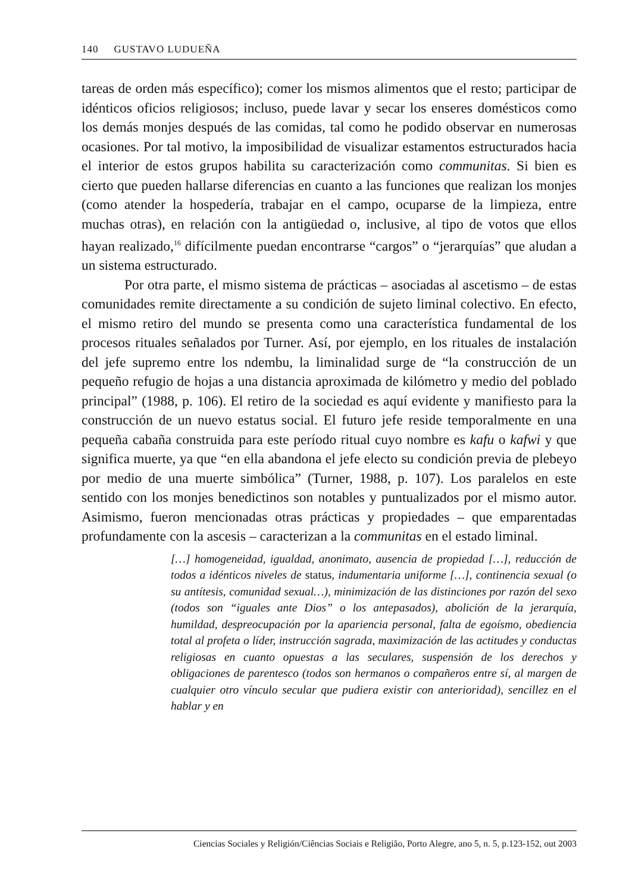140 GUSTAVO LUDUEÑA
tareas de orden más específico); comer los mismos alimentos que el resto; participar de idénticos oficios religiosos; incluso, puede lavar y secar los enseres domésticos como los demás monjes después de las comidas, tal como he podido observar en numerosas ocasiones. Por tal motivo, la imposibilidad de visualizar estamentos estructurados hacia el interior de estos grupos habilita su caracterización como communitas. Si bien es cierto que pueden hallarse diferencias en cuanto a las funciones que realizan los monjes (como atender la hospedería, trabajar en el campo, ocuparse de la limpieza, entre muchas otras), en relación con la antigüedad o, inclusive, al tipo de votos que ellos hayan realizado,<sup>16</sup> difícilmente puedan encontrarse “cargos” o “jerarquías” que aludan a un sistema estructurado.
Por otra parte, el mismo sistema de prácticas – asociadas al ascetismo – de estas comunidades remite directamente a su condición de sujeto liminal colectivo. En efecto, el mismo retiro del mundo se presenta como una característica fundamental de los procesos rituales señalados por Turner. Así, por ejemplo, en los rituales de instalación del jefe supremo entre los ndembu, la liminalidad surge de “la construcción de un pequeño refugio de hojas a una distancia aproximada de kilómetro y medio del poblado principal” (1988, p. 106). El retiro de la sociedad es aquí evidente y manifiesto para la construcción de un nuevo estatus social. El futuro jefe reside temporalmente en una pequeña cabaña construida para este período ritual cuyo nombre es kafu o kafwi y que significa muerte, ya que “en ella abandona el jefe electo su condición previa de plebeyo por medio de una muerte simbólica” (Turner, 1988, p. 107). Los paralelos en este sentido con los monjes benedictinos son notables y puntualizados por el mismo autor. Asimismo, fueron mencionadas otras prácticas y propiedades – que emparentadas profundamente con la ascesis – caracterizan a la communitas en el estado liminal.
[…] homogeneidad, igualdad, anonimato, ausencia de propiedad […], reducción de todos a idénticos niveles de status, indumentaria uniforme […], continencia sexual (o su antítesis, comunidad sexual…), minimización de las distinciones por razón del sexo (todos son “iguales ante Dios” o los antepasados), abolición de la jerarquía, humildad, despreocupación por la apariencia personal, falta de egoísmo, obediencia total al profeta o líder, instrucción sagrada, maximización de las actitudes y conductas religiosas en cuanto opuestas a las seculares, suspensión de los derechos y obligaciones de parentesco (todos son hermanos o compañeros entre sí, al margen de cualquier otro vínculo secular que pudiera existir con anterioridad), sencillez en el hablar y en
Ciencias Sociales y Religión/Ciências Sociais e Religião, Porto Alegre, ano 5, n. 5, p.123-152, out 2003